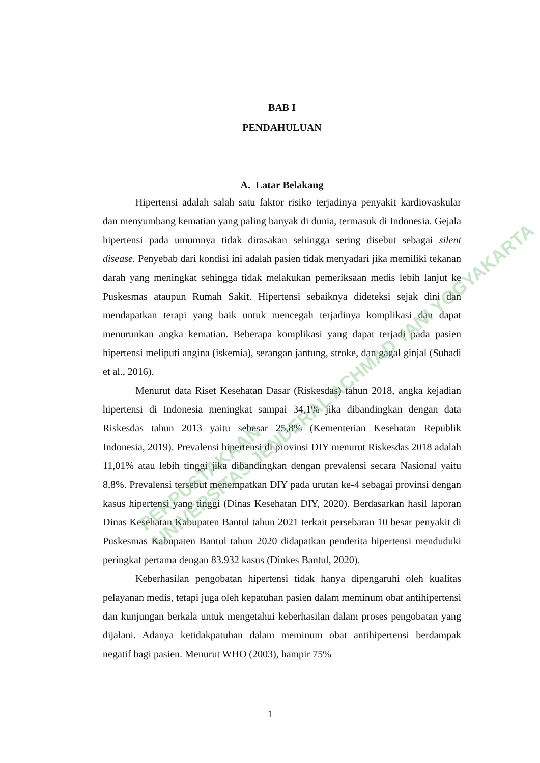BAB I
PENDAHULUAN
A. Latar Belakang
Hipertensi adalah salah satu faktor risiko terjadinya penyakit kardiovaskular dan menyumbang kematian yang paling banyak di dunia, termasuk di Indonesia. Gejala hipertensi pada umumnya tidak dirasakan sehingga sering disebut sebagai silent disease. Penyebab dari kondisi ini adalah pasien tidak menyadari jika memiliki tekanan darah yang meningkat sehingga tidak melakukan pemeriksaan medis lebih lanjut ke Puskesmas ataupun Rumah Sakit. Hipertensi sebaiknya dideteksi sejak dini dan mendapatkan terapi yang baik untuk mencegah terjadinya komplikasi dan dapat menurunkan angka kematian. Beberapa komplikasi yang dapat terjadi pada pasien hipertensi meliputi angina (iskemia), serangan jantung, stroke, dan gagal ginjal (Suhadi et al., 2016).
Menurut data Riset Kesehatan Dasar (Riskesdas) tahun 2018, angka kejadian hipertensi di Indonesia meningkat sampai 34,1% jika dibandingkan dengan data Riskesdas tahun 2013 yaitu sebesar 25,8% (Kementerian Kesehatan Republik Indonesia, 2019). Prevalensi hipertensi di provinsi DIY menurut Riskesdas 2018 adalah 11,01% atau lebih tinggi jika dibandingkan dengan prevalensi secara Nasional yaitu 8,8%. Prevalensi tersebut menempatkan DIY pada urutan ke-4 sebagai provinsi dengan kasus hipertensi yang tinggi (Dinas Kesehatan DIY, 2020). Berdasarkan hasil laporan Dinas Kesehatan Kabupaten Bantul tahun 2021 terkait persebaran 10 besar penyakit di Puskesmas Kabupaten Bantul tahun 2020 didapatkan penderita hipertensi menduduki peringkat pertama dengan 83.932 kasus (Dinkes Bantul, 2020).
Keberhasilan pengobatan hipertensi tidak hanya dipengaruhi oleh kualitas pelayanan medis, tetapi juga oleh kepatuhan pasien dalam meminum obat antihipertensi dan kunjungan berkala untuk mengetahui keberhasilan dalam proses pengobatan yang dijalani. Adanya ketidakpatuhan dalam meminum obat antihipertensi berdampak negatif bagi pasien. Menurut WHO (2003), hampir 75%
1
PERPUSTAKAAN
UNIVERSITAS JENDERAL ACHMAD YANI YOGYAKARTA